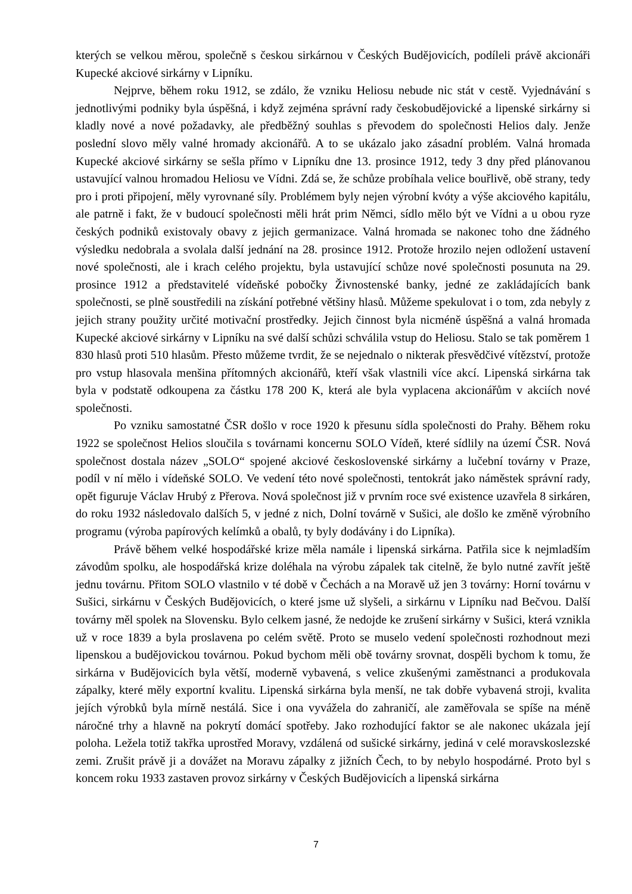kterých se velkou měrou, společně s českou sirkárnou v Českých Budějovicích, podíleli právě akcionáři Kupecké akciové sirkárny v Lipníku.
Nejprve, během roku 1912, se zdálo, že vzniku Heliosu nebude nic stát v cestě. Vyjednávání s jednotlivými podniky byla úspěšná, i když zejména správní rady českobudějovické a lipenské sirkárny si kladly nové a nové požadavky, ale předběžný souhlas s převodem do společnosti Helios daly. Jenže poslední slovo měly valné hromady akcionářů. A to se ukázalo jako zásadní problém. Valná hromada Kupecké akciové sirkárny se sešla přímo v Lipníku dne 13. prosince 1912, tedy 3 dny před plánovanou ustavující valnou hromadou Heliosu ve Vídni. Zdá se, že schůze probíhala velice bouřlivě, obě strany, tedy pro i proti připojení, měly vyrovnané síly. Problémem byly nejen výrobní kvóty a výše akciového kapitálu, ale patrně i fakt, že v budoucí společnosti měli hrát prim Němci, sídlo mělo být ve Vídni a u obou ryze českých podniků existovaly obavy z jejich germanizace. Valná hromada se nakonec toho dne žádného výsledku nedobrala a svolala další jednání na 28. prosince 1912. Protože hrozilo nejen odložení ustavení nové společnosti, ale i krach celého projektu, byla ustavující schůze nové společnosti posunuta na 29. prosince 1912 a představitelé vídeňské pobočky Živnostenské banky, jedné ze zakládajících bank společnosti, se plně soustředili na získání potřebné většiny hlasů. Můžeme spekulovat i o tom, zda nebyly z jejich strany použity určité motivační prostředky. Jejich činnost byla nicméně úspěšná a valná hromada Kupecké akciové sirkárny v Lipníku na své další schůzi schválila vstup do Heliosu. Stalo se tak poměrem 1 830 hlasů proti 510 hlasům. Přesto můžeme tvrdit, že se nejednalo o nikterak přesvědčivé vítězství, protože pro vstup hlasovala menšina přítomných akcionářů, kteří však vlastnili více akcí. Lipenská sirkárna tak byla v podstatě odkoupena za částku 178 200 K, která ale byla vyplacena akcionářům v akciích nové společnosti.
Po vzniku samostatné ČSR došlo v roce 1920 k přesunu sídla společnosti do Prahy. Během roku 1922 se společnost Helios sloučila s továrnami koncernu SOLO Vídeň, které sídlily na území ČSR. Nová společnost dostala název „SOLO“ spojené akciové československé sirkárny a lučební továrny v Praze, podíl v ní mělo i vídeňské SOLO. Ve vedení této nové společnosti, tentokrát jako náměstek správní rady, opět figuruje Václav Hrubý z Přerova. Nová společnost již v prvním roce své existence uzavřela 8 sirkáren, do roku 1932 následovalo dalších 5, v jedné z nich, Dolní továrně v Sušici, ale došlo ke změně výrobního programu (výroba papírových kelímků a obalů, ty byly dodávány i do Lipníka).
Právě během velké hospodářské krize měla namále i lipenská sirkárna. Patřila sice k nejmladším závodům spolku, ale hospodářská krize doléhala na výrobu zápalek tak citelně, že bylo nutné zavřít ještě jednu továrnu. Přitom SOLO vlastnilo v té době v Čechách a na Moravě už jen 3 továrny: Horní továrnu v Sušici, sirkárnu v Českých Budějovicích, o které jsme už slyšeli, a sirkárnu v Lipníku nad Bečvou. Další továrny měl spolek na Slovensku. Bylo celkem jasné, že nedojde ke zrušení sirkárny v Sušici, která vznikla už v roce 1839 a byla proslavena po celém světě. Proto se muselo vedení společnosti rozhodnout mezi lipenskou a budějovickou továrnou. Pokud bychom měli obě továrny srovnat, dospěli bychom k tomu, že sirkárna v Budějovicích byla větší, moderně vybavená, s velice zkušenými zaměstnanci a produkovala zápalky, které měly exportní kvalitu. Lipenská sirkárna byla menší, ne tak dobře vybavená stroji, kvalita jejích výrobků byla mírně nestálá. Sice i ona vyvážela do zahraničí, ale zaměřovala se spíše na méně náročné trhy a hlavně na pokrytí domácí spotřeby. Jako rozhodující faktor se ale nakonec ukázala její poloha. Ležela totiž takřka uprostřed Moravy, vzdálená od sušické sirkárny, jediná v celé moravskoslezské zemi. Zrušit právě ji a dovážet na Moravu zápalky z jižních Čech, to by nebylo hospodárné. Proto byl s koncem roku 1933 zastaven provoz sirkárny v Českých Budějovicích a lipenská sirkárna
7